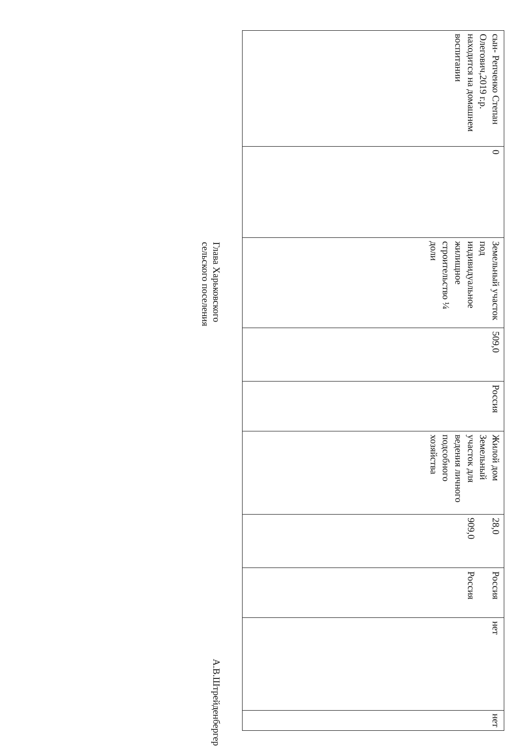| сын- Репченко Степан Олегович,2019 г.р. находится на домашнем воспитании | 0 | Земельный участок под индивидуальное жилищное строительство ¼ доли | 509,0 | Россия | Жилой дом Земельный участок для ведения личного подсобного хозяйства | 28,0 909,0 | Россия Россия | нет | нет |
Глава Харьковского
сельского поселения
А.В.Штрейденбергер